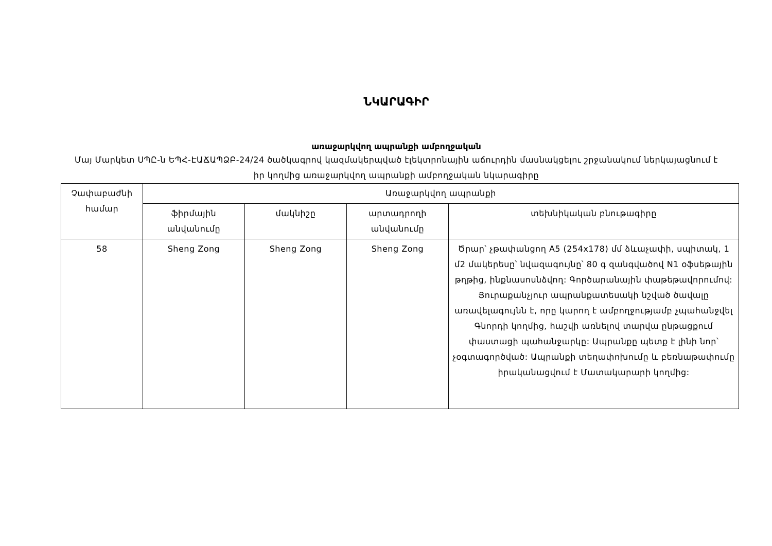ՆԿԱՐԱԳԻՐ
առաջարկվող ապրանքի ամբողջական
Մայ Մարկետ ՍՊԸ-ն ԵՊՀ-ԷԱՃԱՊՁԲ-24/24 ծածկագրով կազմակերպված էլեկտրոնային աճուրդին մասնակցելու շրջանակում ներկայացնում է իր կողմից առաջարկվող ապրանքի ամբողջական նկարագիրը
| Չափաբաժնի համար | Առաջարկվող ապրանքի | | | |
| --- | --- | --- | --- | --- |
| | ֆիրմային անվանումը | մակնիշը | արտադրողի անվանումը | տեխնիկական բնութագիրը |
| 58 | Sheng Zong | Sheng Zong | Sheng Zong | Ծրար՝ չթափանցող A5 (254x178) մմ ձևաչափի, սպիտակ, 1 մ2 մակերեսը՝ նվազագույնը՝ 80 գ զանգվածով N1 օֆսեթային թղթից, ինքնասոսնձվող: Գործարանային փաթեթավորումով: Յուրաքանչյուր ապրանքատեսակի նշված ծավալը առավելագույնն է, որը կարող է ամբողջությամբ չպահանջվել Գնորդի կողմից, հաշվի առնելով տարվա ընթացքում փաստացի պահանջարկը: Ապրանքը պետք է լինի նոր՝ չօգտագործված: Ապրանքի տեղափոխումը և բեռնաթափումը իրականացվում է Մատակարարի կողմից: |